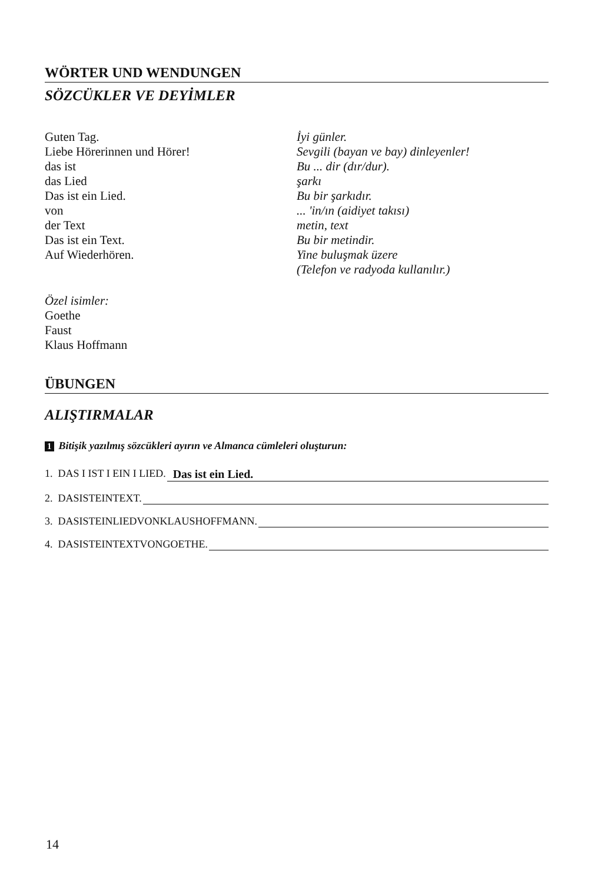WÖRTER UND WENDUNGEN
SÖZCÜKLER VE DEYİMLER
Guten Tag.
Liebe Hörerinnen und Hörer!
das ist
das Lied
Das ist ein Lied.
von
der Text
Das ist ein Text.
Auf Wiederhören.
İyi günler.
Sevgili (bayan ve bay) dinleyenler!
Bu ... dir (dır/dur).
şarkı
Bu bir şarkıdır.
... 'in/ın (aidiyet takısı)
metin, text
Bu bir metindir.
Yine buluşmak üzere
(Telefon ve radyoda kullanılır.)
Özel isimler:
Goethe
Faust
Klaus Hoffmann
ÜBUNGEN
ALIŞTIRMALAR
1 Bitişik yazılmış sözcükleri ayırın ve Almanca cümleleri oluşturun:
1. DAS I IST I EIN I LIED. Das ist ein Lied.
2. DASISTEINTEXT.
3. DASISTEINLIEDVONKLAUSHOFFMANN.
4. DASISTEINTEXTVONGOETHE.
14